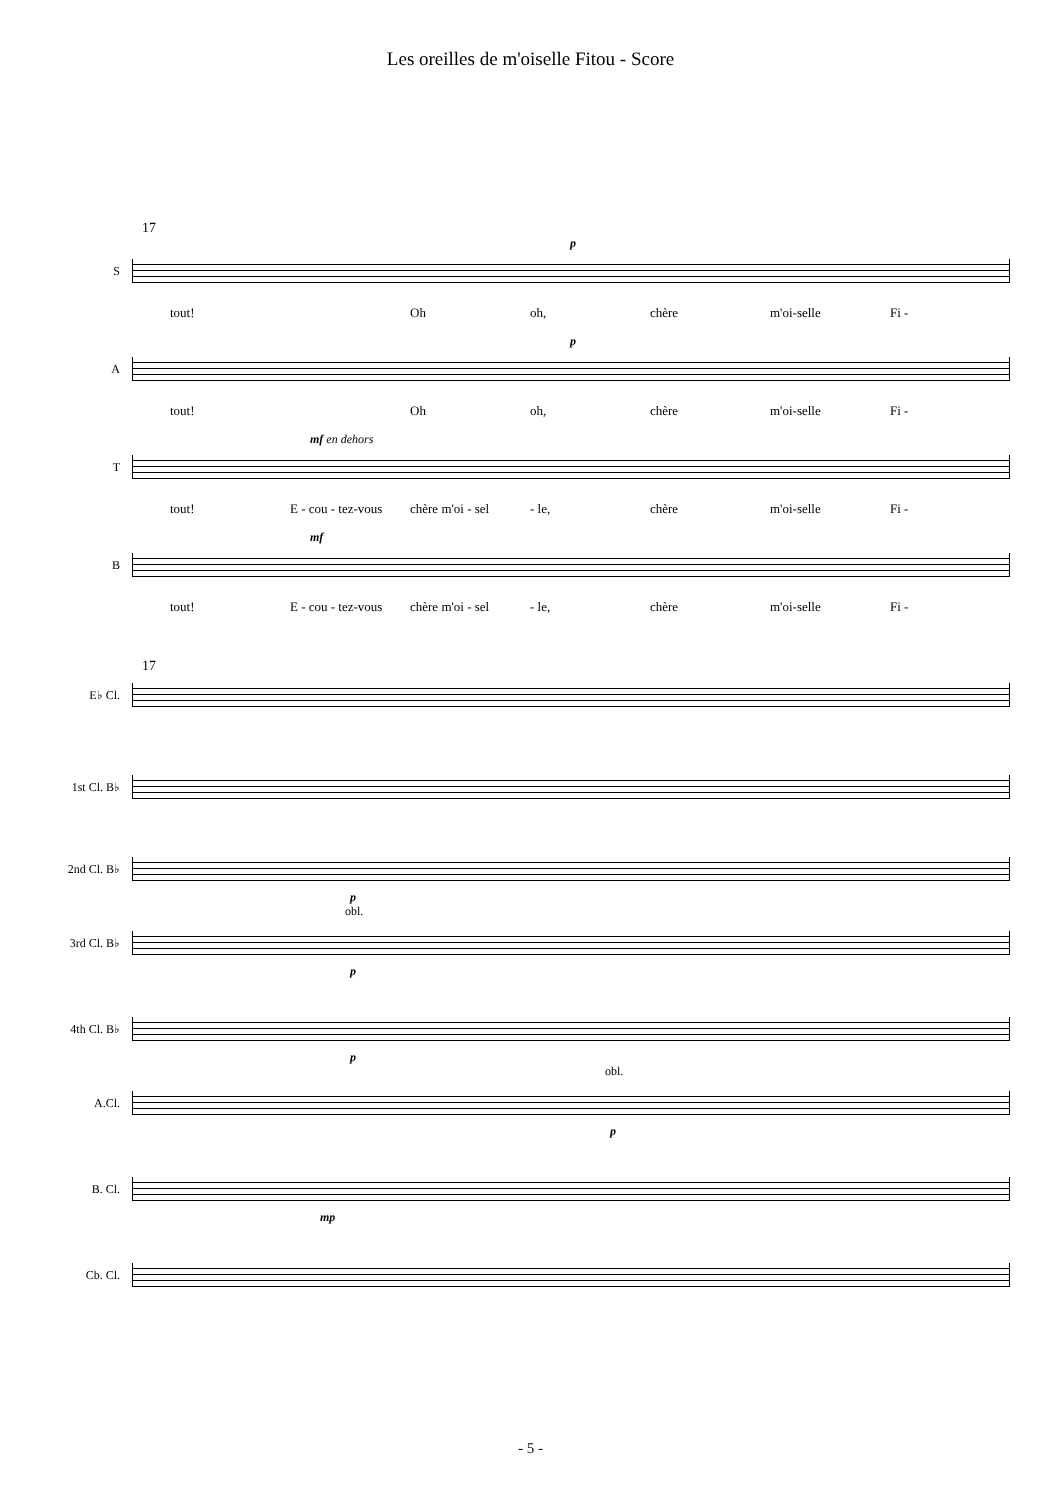Les oreilles de m'oiselle Fitou - Score
17
p
S
tout! Oh oh, chère m'oi-selle Fi -
p
A
tout! Oh oh, chère m'oi-selle Fi -
mf en dehors
T
tout! E - cou - tez-vous chère m'oi - sel - le, chère m'oi-selle Fi -
mf
B
tout! E - cou - tez-vous chère m'oi - sel - le, chère m'oi-selle Fi -
17
E♭ Cl.
1st Cl. B♭
2nd Cl. B♭
p
obl.
3rd Cl. B♭
p
4th Cl. B♭
p
obl.
A.Cl.
p
B. Cl.
mp
Cb. Cl.
- 5 -